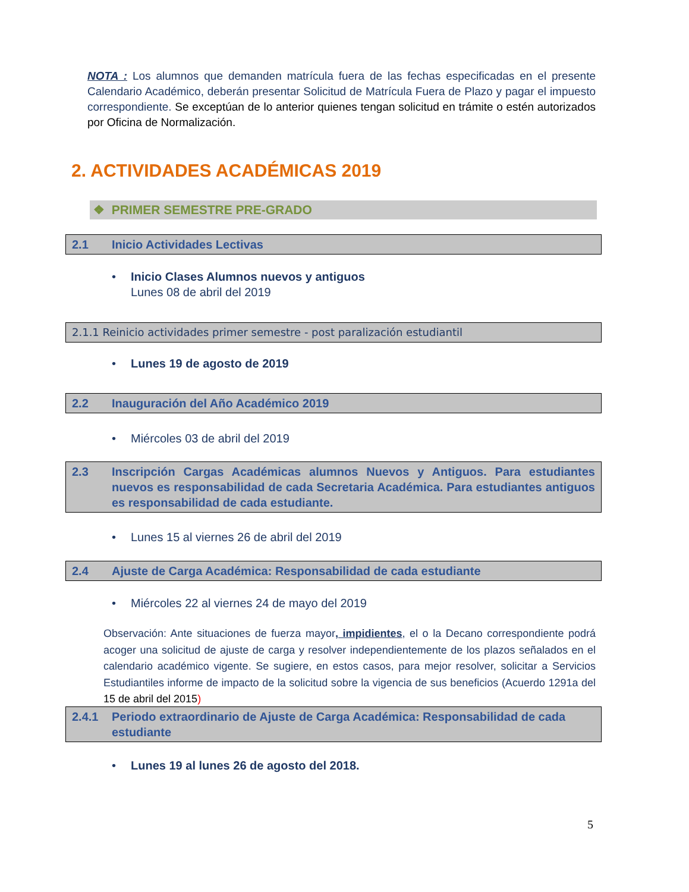NOTA : Los alumnos que demanden matrícula fuera de las fechas especificadas en el presente Calendario Académico, deberán presentar Solicitud de Matrícula Fuera de Plazo y pagar el impuesto correspondiente. Se exceptúan de lo anterior quienes tengan solicitud en trámite o estén autorizados por Oficina de Normalización.
2. ACTIVIDADES ACADÉMICAS 2019
❖ PRIMER SEMESTRE PRE-GRADO
2.1 Inicio Actividades Lectivas
• Inicio Clases Alumnos nuevos y antiguos
Lunes 08 de abril del 2019
2.1.1 Reinicio actividades primer semestre - post paralización estudiantil
• Lunes 19 de agosto de 2019
2.2 Inauguración del Año Académico 2019
• Miércoles 03 de abril del 2019
2.3 Inscripción Cargas Académicas alumnos Nuevos y Antiguos. Para estudiantes nuevos es responsabilidad de cada Secretaria Académica. Para estudiantes antiguos es responsabilidad de cada estudiante.
• Lunes 15 al viernes 26 de abril del 2019
2.4 Ajuste de Carga Académica: Responsabilidad de cada estudiante
• Miércoles 22 al viernes 24 de mayo del 2019
Observación: Ante situaciones de fuerza mayor, impidientes, el o la Decano correspondiente podrá acoger una solicitud de ajuste de carga y resolver independientemente de los plazos señalados en el calendario académico vigente. Se sugiere, en estos casos, para mejor resolver, solicitar a Servicios Estudiantiles informe de impacto de la solicitud sobre la vigencia de sus beneficios (Acuerdo 1291a del 15 de abril del 2015)
2.4.1 Periodo extraordinario de Ajuste de Carga Académica: Responsabilidad de cada estudiante
• Lunes 19 al lunes 26 de agosto del 2018.
5